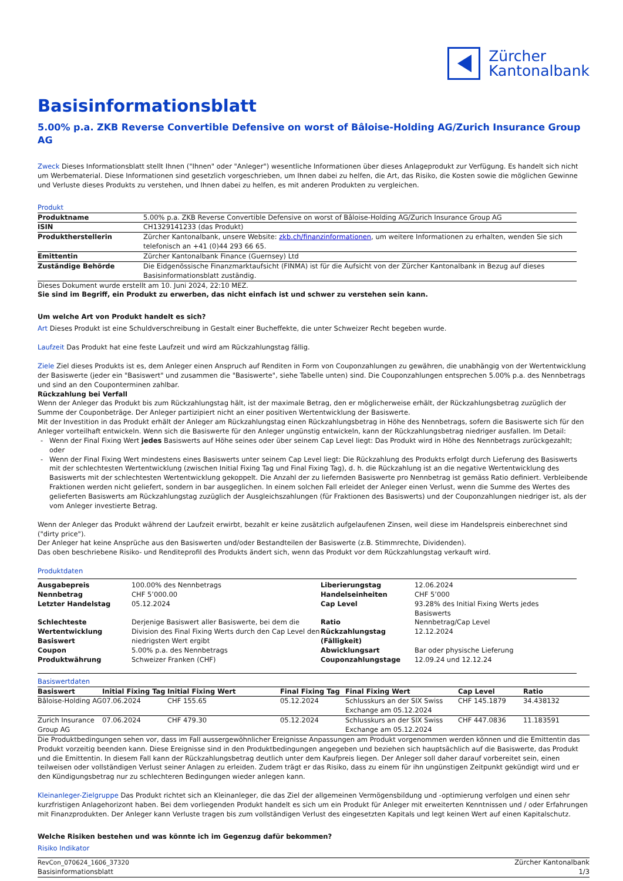Zürcher
Kantonalbank
Basisinformationsblatt
5.00% p.a. ZKB Reverse Convertible Defensive on worst of Bâloise-Holding AG/Zurich Insurance Group AG
Zweck Dieses Informationsblatt stellt Ihnen ("Ihnen" oder "Anleger") wesentliche Informationen über dieses Anlageprodukt zur Verfügung. Es handelt sich nicht um Werbematerial. Diese Informationen sind gesetzlich vorgeschrieben, um Ihnen dabei zu helfen, die Art, das Risiko, die Kosten sowie die möglichen Gewinne und Verluste dieses Produkts zu verstehen, und Ihnen dabei zu helfen, es mit anderen Produkten zu vergleichen.
Produkt
| Produktname | 5.00% p.a. ZKB Reverse Convertible Defensive on worst of Bâloise-Holding AG/Zurich Insurance Group AG |
| ISIN | CH1329141233 (das Produkt) |
| Produktherstellerin | Zürcher Kantonalbank, unsere Website: zkb.ch/finanzinformationen , um weitere Informationen zu erhalten, wenden Sie sich telefonisch an +41 (0)44 293 66 65. |
| Emittentin | Zürcher Kantonalbank Finance (Guernsey) Ltd |
| Zuständige Behörde | Die Eidgenössische Finanzmarktaufsicht (FINMA) ist für die Aufsicht von der Zürcher Kantonalbank in Bezug auf dieses Basisinformationsblatt zuständig. |
Dieses Dokument wurde erstellt am 10. Juni 2024, 22:10 MEZ.
Sie sind im Begriff, ein Produkt zu erwerben, das nicht einfach ist und schwer zu verstehen sein kann.
Um welche Art von Produkt handelt es sich?
Art Dieses Produkt ist eine Schuldverschreibung in Gestalt einer Bucheffekte, die unter Schweizer Recht begeben wurde.
Laufzeit Das Produkt hat eine feste Laufzeit und wird am Rückzahlungstag fällig.
Ziele Ziel dieses Produkts ist es, dem Anleger einen Anspruch auf Renditen in Form von Couponzahlungen zu gewähren, die unabhängig von der Wertentwicklung der Basiswerte (jeder ein "Basiswert" und zusammen die "Basiswerte", siehe Tabelle unten) sind. Die Couponzahlungen entsprechen 5.00% p.a. des Nennbetrags und sind an den Couponterminen zahlbar.
Rückzahlung bei Verfall
Wenn der Anleger das Produkt bis zum Rückzahlungstag hält, ist der maximale Betrag, den er möglicherweise erhält, der Rückzahlungsbetrag zuzüglich der Summe der Couponbeträge. Der Anleger partizipiert nicht an einer positiven Wertentwicklung der Basiswerte.
Mit der Investition in das Produkt erhält der Anleger am Rückzahlungstag einen Rückzahlungsbetrag in Höhe des Nennbetrags, sofern die Basiswerte sich für den Anleger vorteilhaft entwickeln. Wenn sich die Basiswerte für den Anleger ungünstig entwickeln, kann der Rückzahlungsbetrag niedriger ausfallen. Im Detail:
Wenn der Final Fixing Wert jedes Basiswerts auf Höhe seines oder über seinem Cap Level liegt: Das Produkt wird in Höhe des Nennbetrags zurückgezahlt; oder
Wenn der Final Fixing Wert mindestens eines Basiswerts unter seinem Cap Level liegt: Die Rückzahlung des Produkts erfolgt durch Lieferung des Basiswerts mit der schlechtesten Wertentwicklung (zwischen Initial Fixing Tag und Final Fixing Tag), d. h. die Rückzahlung ist an die negative Wertentwicklung des Basiswerts mit der schlechtesten Wertentwicklung gekoppelt. Die Anzahl der zu liefernden Basiswerte pro Nennbetrag ist gemäss Ratio definiert. Verbleibende Fraktionen werden nicht geliefert, sondern in bar ausgeglichen. In einem solchen Fall erleidet der Anleger einen Verlust, wenn die Summe des Wertes des gelieferten Basiswerts am Rückzahlungstag zuzüglich der Ausgleichszahlungen (für Fraktionen des Basiswerts) und der Couponzahlungen niedriger ist, als der vom Anleger investierte Betrag.
Wenn der Anleger das Produkt während der Laufzeit erwirbt, bezahlt er keine zusätzlich aufgelaufenen Zinsen, weil diese im Handelspreis einberechnet sind ("dirty price").
Der Anleger hat keine Ansprüche aus den Basiswerten und/oder Bestandteilen der Basiswerte (z.B. Stimmrechte, Dividenden).
Das oben beschriebene Risiko- und Renditeprofil des Produkts ändert sich, wenn das Produkt vor dem Rückzahlungstag verkauft wird.
Produktdaten
| Ausgabepreis | 100.00% des Nennbetrags | Liberierungstag | 12.06.2024 |
| Nennbetrag | CHF 5’000.00 | Handelseinheiten | CHF 5’000 |
| Letzter Handelstag | 05.12.2024 | Cap Level | 93.28% des Initial Fixing Werts jedes Basiswerts |
| Schlechteste Wertentwicklung Basiswert | Derjenige Basiswert aller Basiswerte, bei dem die Division des Final Fixing Werts durch den Cap Level den niedrigsten Wert ergibt | Ratio Rückzahlungstag (Fälligkeit) | Nennbetrag/Cap Level 12.12.2024 |
| Coupon | 5.00% p.a. des Nennbetrags | Abwicklungsart | Bar oder physische Lieferung |
| Produktwährung | Schweizer Franken (CHF) | Couponzahlungstage | 12.09.24 und 12.12.24 |
Basiswertdaten
| Basiswert | Initial Fixing Tag | Initial Fixing Wert | Final Fixing Tag | Final Fixing Wert | Cap Level | Ratio |
| --- | --- | --- | --- | --- | --- | --- |
| Bâloise-Holding AG | 07.06.2024 | CHF 155.65 | 05.12.2024 | Schlusskurs an der SIX Swiss Exchange am 05.12.2024 | CHF 145.1879 | 34.438132 |
| Zurich Insurance Group AG | 07.06.2024 | CHF 479.30 | 05.12.2024 | Schlusskurs an der SIX Swiss Exchange am 05.12.2024 | CHF 447.0836 | 11.183591 |
Die Produktbedingungen sehen vor, dass im Fall aussergewöhnlicher Ereignisse Anpassungen am Produkt vorgenommen werden können und die Emittentin das Produkt vorzeitig beenden kann. Diese Ereignisse sind in den Produktbedingungen angegeben und beziehen sich hauptsächlich auf die Basiswerte, das Produkt und die Emittentin. In diesem Fall kann der Rückzahlungsbetrag deutlich unter dem Kaufpreis liegen. Der Anleger soll daher darauf vorbereitet sein, einen teilweisen oder vollständigen Verlust seiner Anlagen zu erleiden. Zudem trägt er das Risiko, dass zu einem für ihn ungünstigen Zeitpunkt gekündigt wird und er den Kündigungsbetrag nur zu schlechteren Bedingungen wieder anlegen kann.
Kleinanleger-Zielgruppe Das Produkt richtet sich an Kleinanleger, die das Ziel der allgemeinen Vermögensbildung und -optimierung verfolgen und einen sehr kurzfristigen Anlagehorizont haben. Bei dem vorliegenden Produkt handelt es sich um ein Produkt für Anleger mit erweiterten Kenntnissen und / oder Erfahrungen mit Finanzprodukten. Der Anleger kann Verluste tragen bis zum vollständigen Verlust des eingesetzten Kapitals und legt keinen Wert auf einen Kapitalschutz.
Welche Risiken bestehen und was könnte ich im Gegenzug dafür bekommen?
Risiko Indikator
RevCon_070624_1606_37320
Basisinformationsblatt
Zürcher Kantonalbank
1/3